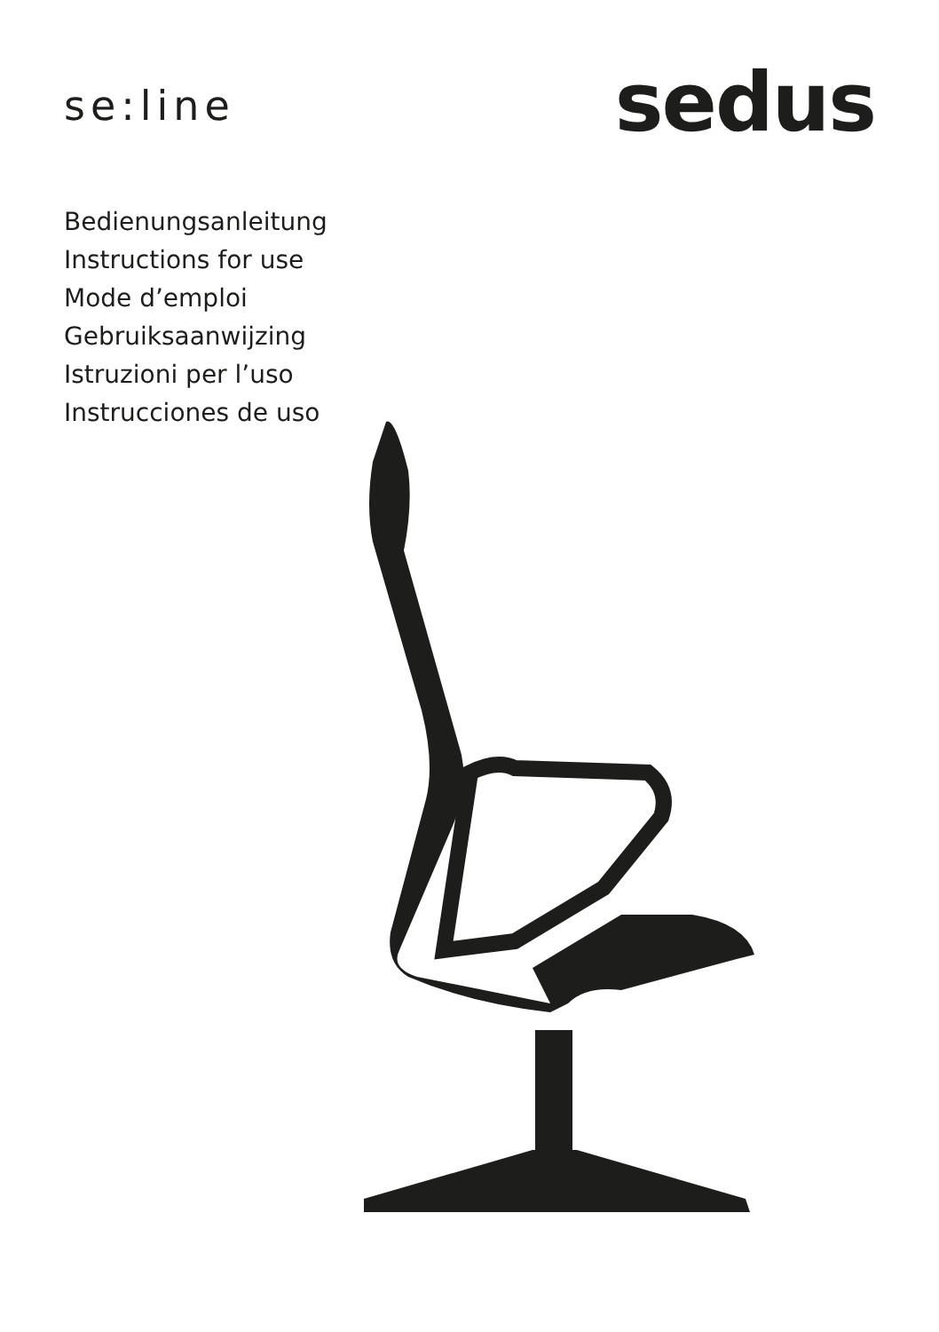se:line
sedus
Bedienungsanleitung
Instructions for use
Mode d’emploi
Gebruiksaanwijzing
Istruzioni per l’uso
Instrucciones de uso